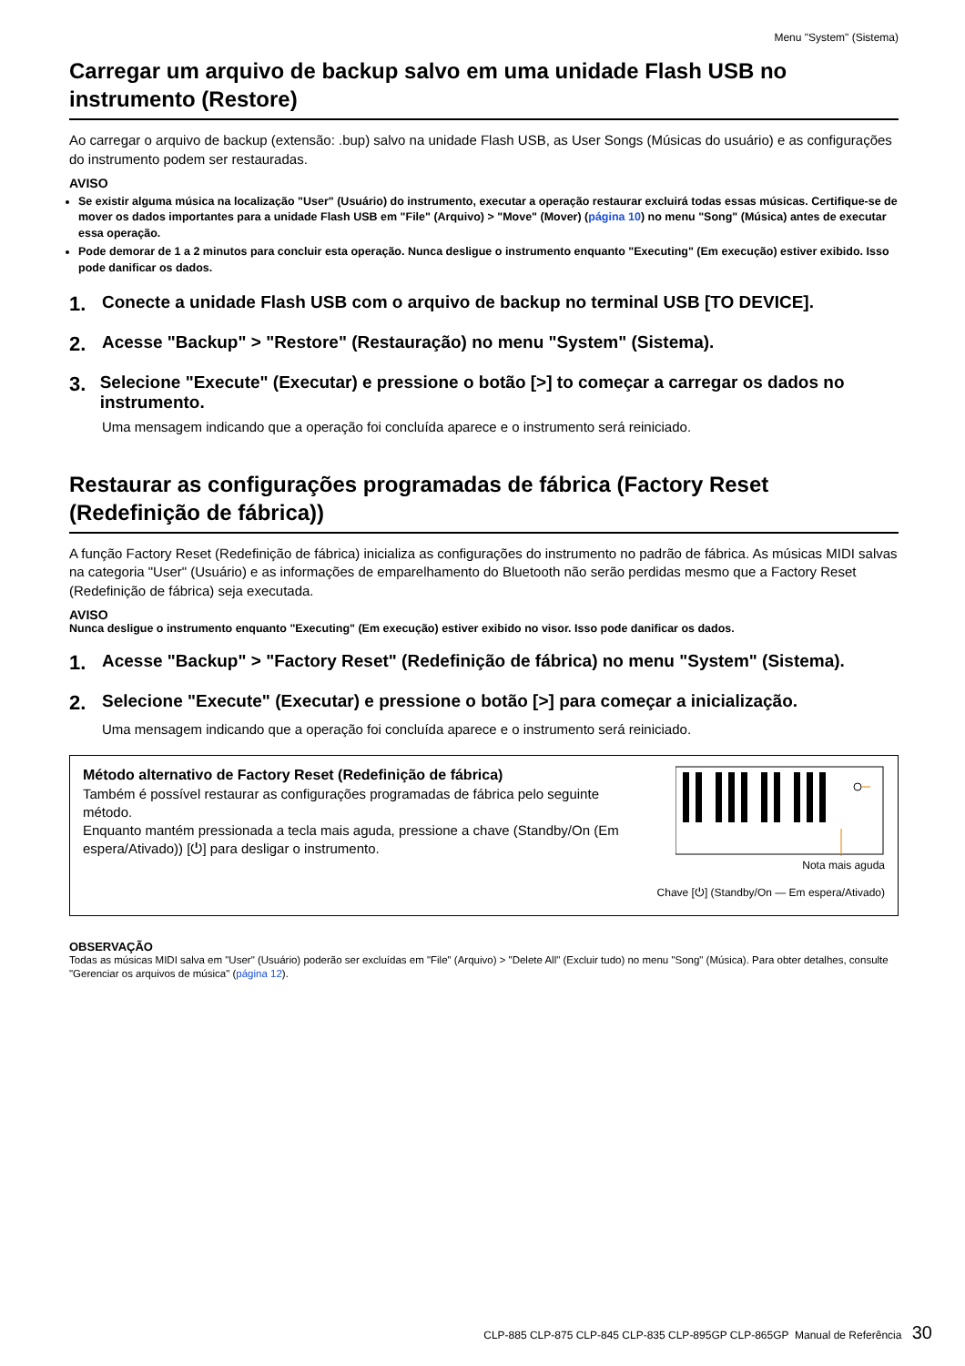Menu "System" (Sistema)
Carregar um arquivo de backup salvo em uma unidade Flash USB no instrumento (Restore)
Ao carregar o arquivo de backup (extensão: .bup) salvo na unidade Flash USB, as User Songs (Músicas do usuário) e as configurações do instrumento podem ser restauradas.
AVISO
Se existir alguma música na localização "User" (Usuário) do instrumento, executar a operação restaurar excluirá todas essas músicas. Certifique-se de mover os dados importantes para a unidade Flash USB em "File" (Arquivo) > "Move" (Mover) (página 10) no menu "Song" (Música) antes de executar essa operação.
Pode demorar de 1 a 2 minutos para concluir esta operação. Nunca desligue o instrumento enquanto "Executing" (Em execução) estiver exibido. Isso pode danificar os dados.
1. Conecte a unidade Flash USB com o arquivo de backup no terminal USB [TO DEVICE].
2. Acesse "Backup" > "Restore" (Restauração) no menu "System" (Sistema).
3. Selecione "Execute" (Executar) e pressione o botão [>] to começar a carregar os dados no instrumento.
Uma mensagem indicando que a operação foi concluída aparece e o instrumento será reiniciado.
Restaurar as configurações programadas de fábrica (Factory Reset (Redefinição de fábrica))
A função Factory Reset (Redefinição de fábrica) inicializa as configurações do instrumento no padrão de fábrica. As músicas MIDI salvas na categoria "User" (Usuário) e as informações de emparelhamento do Bluetooth não serão perdidas mesmo que a Factory Reset (Redefinição de fábrica) seja executada.
AVISO
Nunca desligue o instrumento enquanto "Executing" (Em execução) estiver exibido no visor. Isso pode danificar os dados.
1. Acesse "Backup" > "Factory Reset" (Redefinição de fábrica) no menu "System" (Sistema).
2. Selecione "Execute" (Executar) e pressione o botão [>] para começar a inicialização.
Uma mensagem indicando que a operação foi concluída aparece e o instrumento será reiniciado.
Método alternativo de Factory Reset (Redefinição de fábrica)
Também é possível restaurar as configurações programadas de fábrica pelo seguinte método.
Enquanto mantém pressionada a tecla mais aguda, pressione a chave (Standby/On (Em espera/Ativado)) [⏻] para desligar o instrumento.
Nota mais aguda
Chave [⏻] (Standby/On — Em espera/Ativado)
OBSERVAÇÃO
Todas as músicas MIDI salva em "User" (Usuário) poderão ser excluídas em "File" (Arquivo) > "Delete All" (Excluir tudo) no menu "Song" (Música). Para obter detalhes, consulte "Gerenciar os arquivos de música" (página 12).
CLP-885 CLP-875 CLP-845 CLP-835 CLP-895GP CLP-865GP Manual de Referência 30